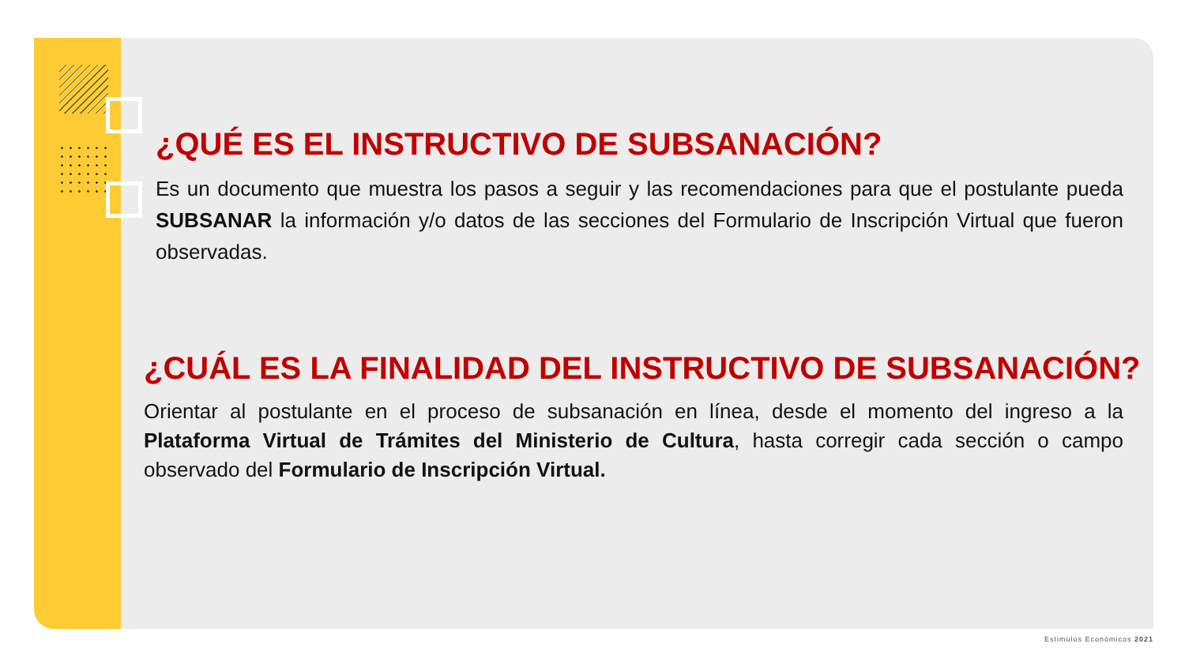¿QUÉ ES EL INSTRUCTIVO DE SUBSANACIÓN?
Es un documento que muestra los pasos a seguir y las recomendaciones para que el postulante pueda SUBSANAR la información y/o datos de las secciones del Formulario de Inscripción Virtual que fueron observadas.
¿CUÁL ES LA FINALIDAD DEL INSTRUCTIVO DE SUBSANACIÓN?
Orientar al postulante en el proceso de subsanación en línea, desde el momento del ingreso a la Plataforma Virtual de Trámites del Ministerio de Cultura, hasta corregir cada sección o campo observado del Formulario de Inscripción Virtual.
Estimulos Económicos 2021